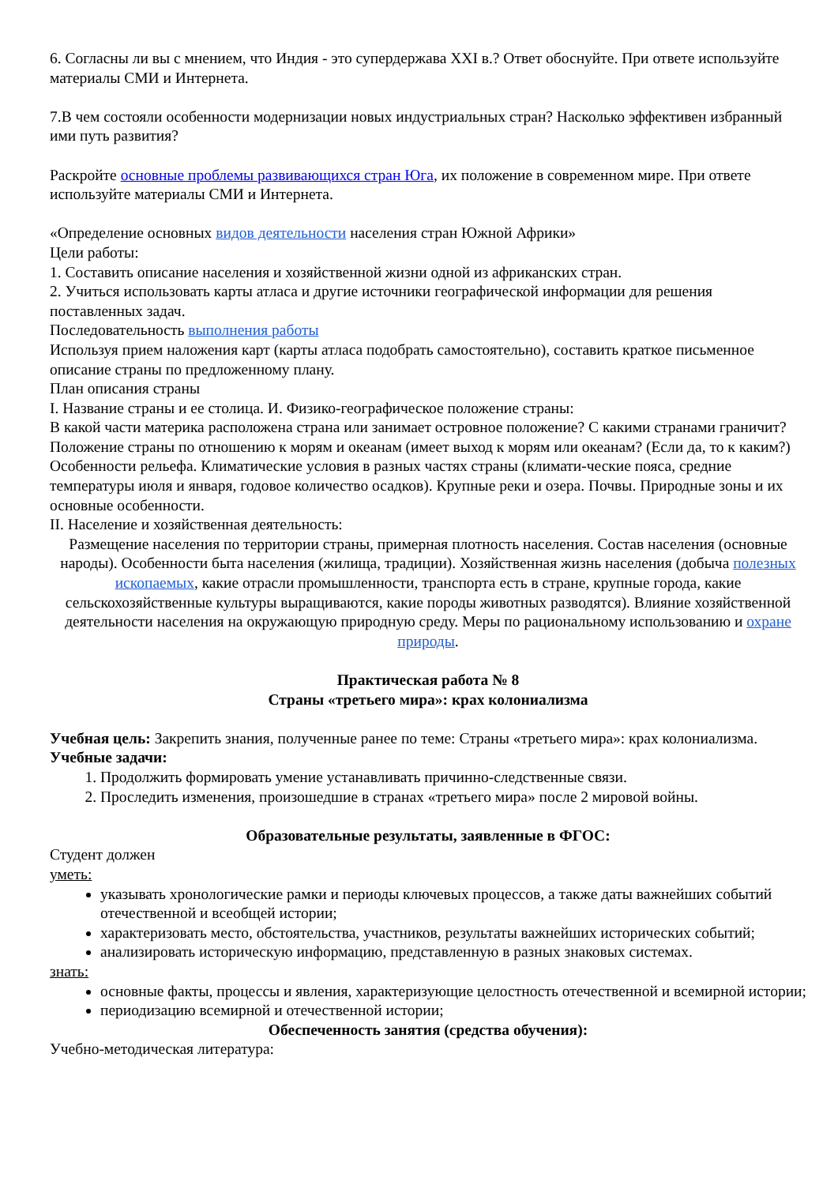6. Согласны ли вы с мнением, что Индия - это супердержава XXI в.? Ответ обоснуйте. При ответе используйте материалы СМИ и Интернета.
7.В чем состояли особенности модернизации новых индустриальных стран? Насколько эффективен избранный ими путь развития?
Раскройте основные проблемы развивающихся стран Юга, их положение в современном мире. При ответе используйте материалы СМИ и Интернета.
«Определение основных видов деятельности населения стран Южной Африки»
Цели работы:
1. Составить описание населения и хозяйственной жизни одной из африканских стран.
2. Учиться использовать карты атласа и другие источники географической информации для решения поставленных задач.
Последовательность выполнения работы
Используя прием наложения карт (карты атласа подобрать самостоятельно), составить краткое письменное описание страны по предложенному плану.
План описания страны
I. Название страны и ее столица. И. Физико-географическое положение страны:
В какой части материка расположена страна или занимает островное положение? С какими странами граничит? Положение страны по отношению к морям и океанам (имеет выход к морям или океанам? (Если да, то к каким?) Особенности рельефа. Климатические условия в разных частях страны (климати-ческие пояса, средние температуры июля и января, годовое количество осадков). Крупные реки и озера. Почвы. Природные зоны и их основные особенности.
II. Население и хозяйственная деятельность:
Размещение населения по территории страны, примерная плотность населения. Состав населения (основные народы). Особенности быта населения (жилища, традиции). Хозяйственная жизнь населения (добыча полезных ископаемых, какие отрасли промышленности, транспорта есть в стране, крупные города, какие сельскохозяйственные культуры выращиваются, какие породы животных разводятся). Влияние хозяйственной деятельности населения на окружающую природную среду. Меры по рациональному использованию и охране природы.
Практическая работа № 8
Страны «третьего мира»: крах колониализма
Учебная цель: Закрепить знания, полученные ранее по теме: Страны «третьего мира»: крах колониализма.
Учебные задачи:
1. Продолжить формировать умение устанавливать причинно-следственные связи.
2. Проследить изменения, произошедшие в странах «третьего мира» после 2 мировой войны.
Образовательные результаты, заявленные в ФГОС:
Студент должен
уметь:
указывать хронологические рамки и периоды ключевых процессов, а также даты важнейших событий отечественной и всеобщей истории;
характеризовать место, обстоятельства, участников, результаты важнейших исторических событий;
анализировать историческую информацию, представленную в разных знаковых системах.
знать:
основные факты, процессы и явления, характеризующие целостность отечественной и всемирной истории;
периодизацию всемирной и отечественной истории;
Обеспеченность занятия (средства обучения):
Учебно-методическая литература: